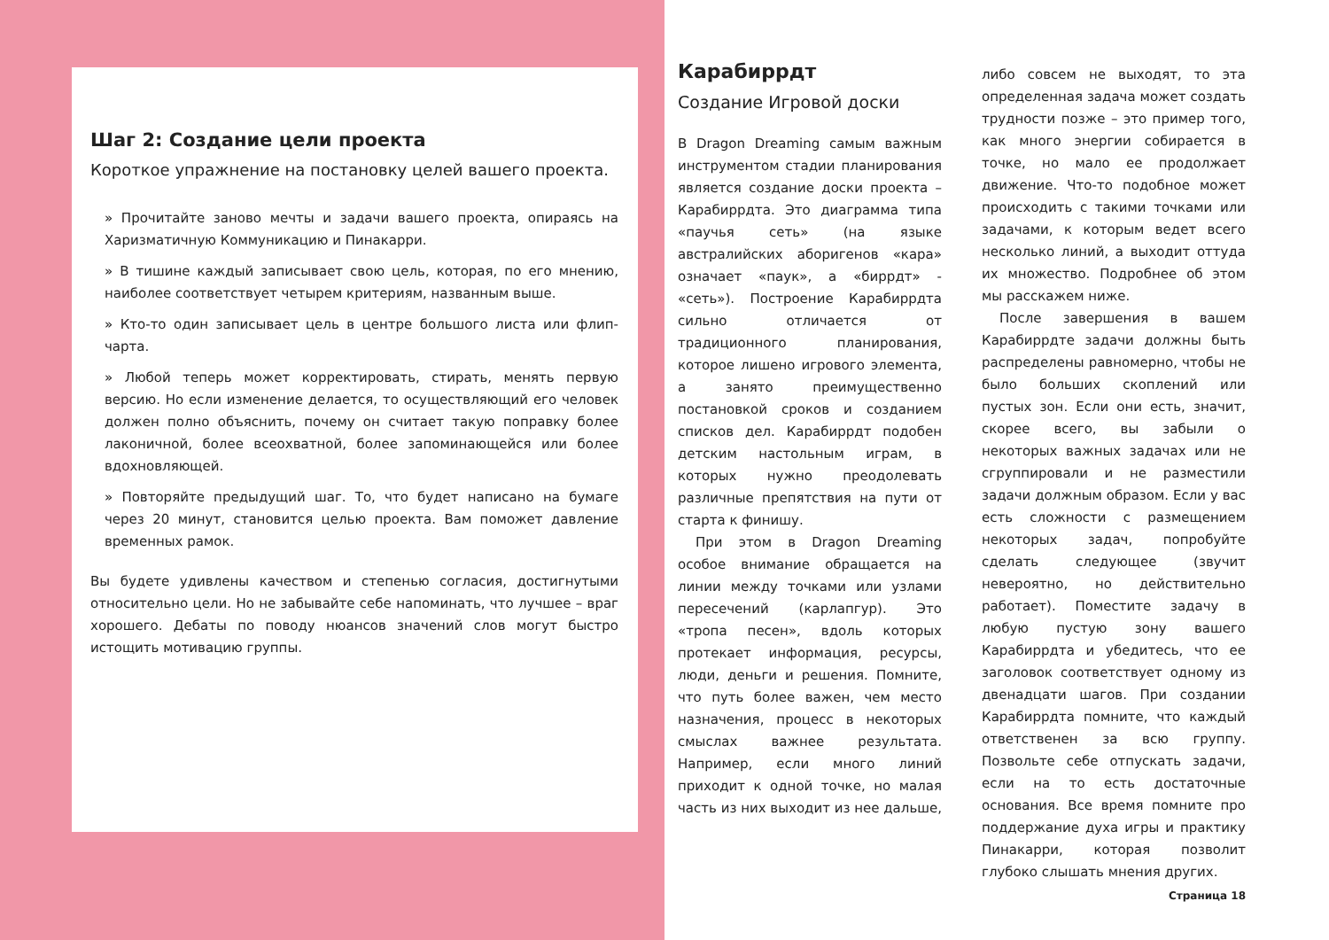Шаг 2: Создание цели проекта
Короткое упражнение на постановку целей вашего проекта.
» Прочитайте заново мечты и задачи вашего проекта, опираясь на Харизматичную Коммуникацию и Пинакарри.
» В тишине каждый записывает свою цель, которая, по его мнению, наиболее соответствует четырем критериям, названным выше.
» Кто-то один записывает цель в центре большого листа или флип-чарта.
» Любой теперь может корректировать, стирать, менять первую версию. Но если изменение делается, то осуществляющий его человек должен полно объяснить, почему он считает такую поправку более лаконичной, более всеохватной, более запоминающейся или более вдохновляющей.
» Повторяйте предыдущий шаг. То, что будет написано на бумаге через 20 минут, становится целью проекта. Вам поможет давление временных рамок.
Вы будете удивлены качеством и степенью согласия, достигнутыми относительно цели. Но не забывайте себе напоминать, что лучшее – враг хорошего. Дебаты по поводу нюансов значений слов могут быстро истощить мотивацию группы.
Карабиррдт
Создание Игровой доски
В Dragon Dreaming самым важным инструментом стадии планирования является создание доски проекта – Карабиррдта. Это диаграмма типа «паучья сеть» (на языке австралийских аборигенов «кара» означает «паук», а «биррдт» - «сеть»). Построение Карабиррдта сильно отличается от традиционного планирования, которое лишено игрового элемента, а занято преимущественно постановкой сроков и созданием списков дел. Карабиррдт подобен детским настольным играм, в которых нужно преодолевать различные препятствия на пути от старта к финишу.
При этом в Dragon Dreaming особое внимание обращается на линии между точками или узлами пересечений (карлапгур). Это «тропа песен», вдоль которых протекает информация, ресурсы, люди, деньги и решения. Помните, что путь более важен, чем место назначения, процесс в некоторых смыслах важнее результата. Например, если много линий приходит к одной точке, но малая часть из них выходит из нее дальше,
либо совсем не выходят, то эта определенная задача может создать трудности позже – это пример того, как много энергии собирается в точке, но мало ее продолжает движение. Что-то подобное может происходить с такими точками или задачами, к которым ведет всего несколько линий, а выходит оттуда их множество. Подробнее об этом мы расскажем ниже.
После завершения в вашем Карабиррдте задачи должны быть распределены равномерно, чтобы не было больших скоплений или пустых зон. Если они есть, значит, скорее всего, вы забыли о некоторых важных задачах или не сгруппировали и не разместили задачи должным образом. Если у вас есть сложности с размещением некоторых задач, попробуйте сделать следующее (звучит невероятно, но действительно работает). Поместите задачу в любую пустую зону вашего Карабиррдта и убедитесь, что ее заголовок соответствует одному из двенадцати шагов. При создании Карабиррдта помните, что каждый ответственен за всю группу. Позвольте себе отпускать задачи, если на то есть достаточные основания. Все время помните про поддержание духа игры и практику Пинакарри, которая позволит глубоко слышать мнения других.
Страница 18